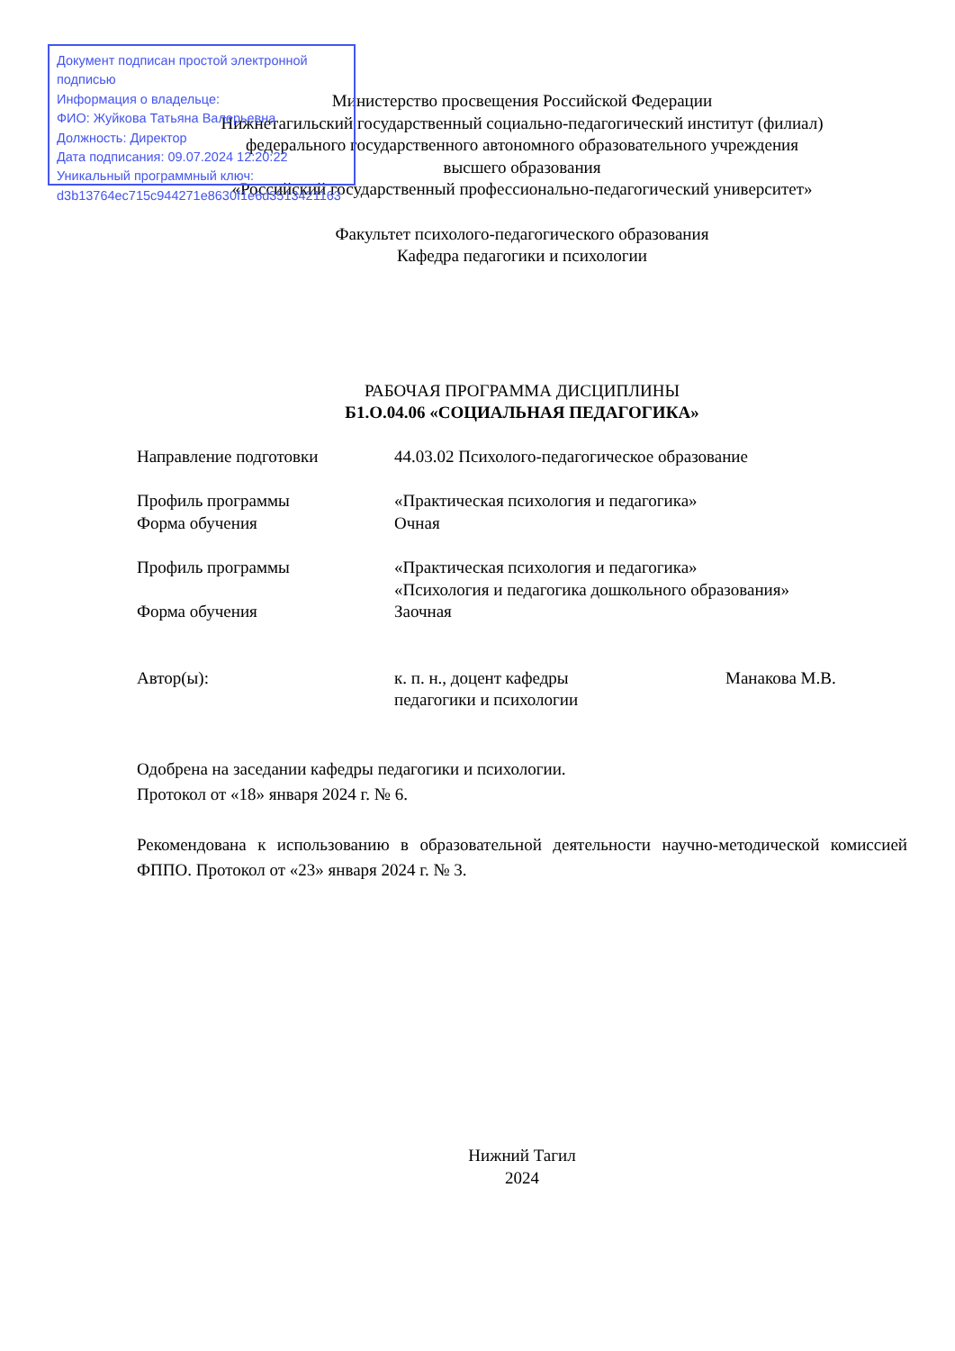Документ подписан простой электронной подписью
Информация о владельце:
ФИО: Жуйкова Татьяна Валерьевна
Должность: Директор
Дата подписания: 09.07.2024 12:20:22
Уникальный программный ключ:
d3b13764ec715c944271e8630f1e6d3513421163
Министерство просвещения Российской Федерации
Нижнетагильский государственный социально-педагогический институт (филиал)
федерального государственного автономного образовательного учреждения
высшего образования
«Российский государственный профессионально-педагогический университет»
Факультет психолого-педагогического образования
Кафедра педагогики и психологии
РАБОЧАЯ ПРОГРАММА ДИСЦИПЛИНЫ
Б1.О.04.06 «СОЦИАЛЬНАЯ ПЕДАГОГИКА»
Направление подготовки 44.03.02 Психолого-педагогическое образование
Профиль программы «Практическая психология и педагогика»
Форма обучения Очная
Профиль программы «Практическая психология и педагогика»
«Психология и педагогика дошкольного образования»
Форма обучения Заочная
Автор(ы): к. п. н., доцент кафедры
педагогики и психологии
Манакова М.В.
Одобрена на заседании кафедры педагогики и психологии.
Протокол от «18» января 2024 г. № 6.
Рекомендована к использованию в образовательной деятельности научно-методической комиссией ФППО. Протокол от «23» января 2024 г. № 3.
Нижний Тагил
2024